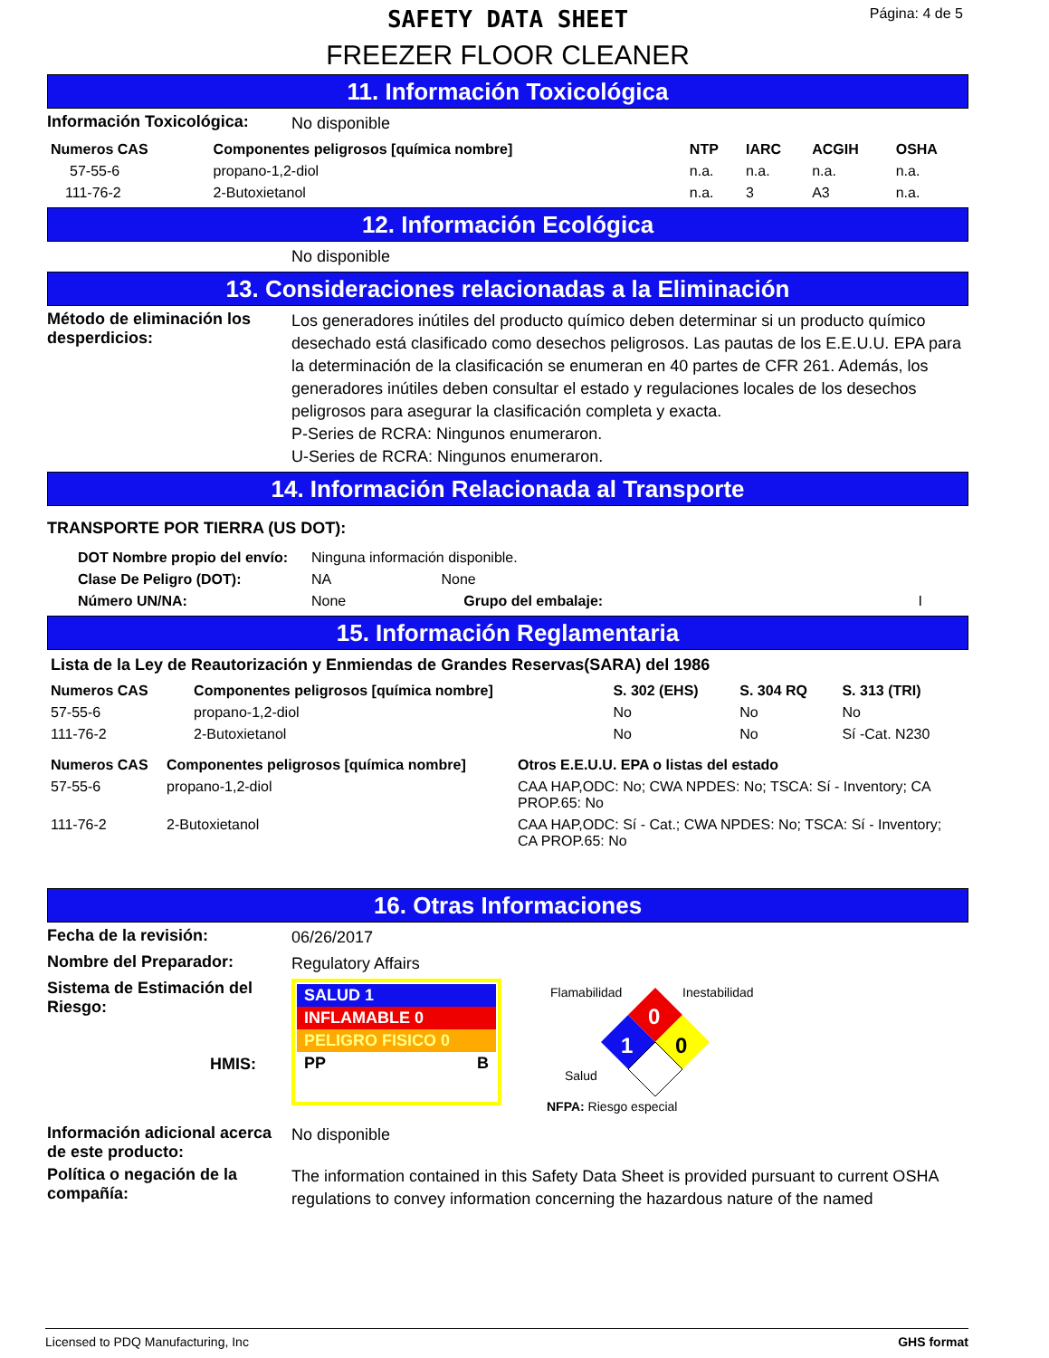Página: 4 de 5
SAFETY DATA SHEET
FREEZER FLOOR CLEANER
11. Información Toxicológica
Información Toxicológica:
No disponible
| Numeros CAS | Componentes peligrosos [química nombre] | NTP | IARC | ACGIH | OSHA |
| --- | --- | --- | --- | --- | --- |
| 57-55-6 | propano-1,2-diol | n.a. | n.a. | n.a. | n.a. |
| 111-76-2 | 2-Butoxietanol | n.a. | 3 | A3 | n.a. |
12. Información Ecológica
No disponible
13. Consideraciones relacionadas a la Eliminación
Método de eliminación los desperdicios:
Los generadores inútiles del producto químico deben determinar si un producto químico desechado está clasificado como desechos peligrosos. Las pautas de los E.E.U.U. EPA para la determinación de la clasificación se enumeran en 40 partes de CFR 261. Además, los generadores inútiles deben consultar el estado y regulaciones locales de los desechos peligrosos para asegurar la clasificación completa y exacta.
P-Series de RCRA: Ningunos enumeraron.
U-Series de RCRA: Ningunos enumeraron.
14. Información Relacionada al Transporte
TRANSPORTE POR TIERRA (US DOT):
| DOT Nombre propio del envío: | Ninguna información disponible. | | | |
| Clase De Peligro (DOT): | NA | None | | |
| Número UN/NA: | None | | Grupo del embalaje: | I |
15. Información Reglamentaria
Lista de la Ley de Reautorización y Enmiendas de Grandes Reservas(SARA) del 1986
| Numeros CAS | Componentes peligrosos [química nombre] | S. 302 (EHS) | S. 304 RQ | S. 313 (TRI) |
| --- | --- | --- | --- | --- |
| 57-55-6 | propano-1,2-diol | No | No | No |
| 111-76-2 | 2-Butoxietanol | No | No | Sí -Cat. N230 |
| Numeros CAS | Componentes peligrosos [química nombre] | Otros E.E.U.U. EPA o listas del estado |
| --- | --- | --- |
| 57-55-6 | propano-1,2-diol | CAA HAP,ODC: No; CWA NPDES: No; TSCA: Sí - Inventory; CA PROP.65: No |
| 111-76-2 | 2-Butoxietanol | CAA HAP,ODC: Sí - Cat.; CWA NPDES: No; TSCA: Sí - Inventory; CA PROP.65: No |
16. Otras Informaciones
Fecha de la revisión:
06/26/2017
Nombre del Preparador:
Regulatory Affairs
Sistema de Estimación del Riesgo:
HMIS:
SALUD 1
INFLAMABLE 0
PELIGRO FISICO 0
PP B
Flamabilidad
Inestabilidad
0
0
1
Salud
NFPA: Riesgo especial
Información adicional acerca de este producto:
No disponible
Política o negación de la compañía:
The information contained in this Safety Data Sheet is provided pursuant to current OSHA regulations to convey information concerning the hazardous nature of the named
Licensed to PDQ Manufacturing, Inc GHS format